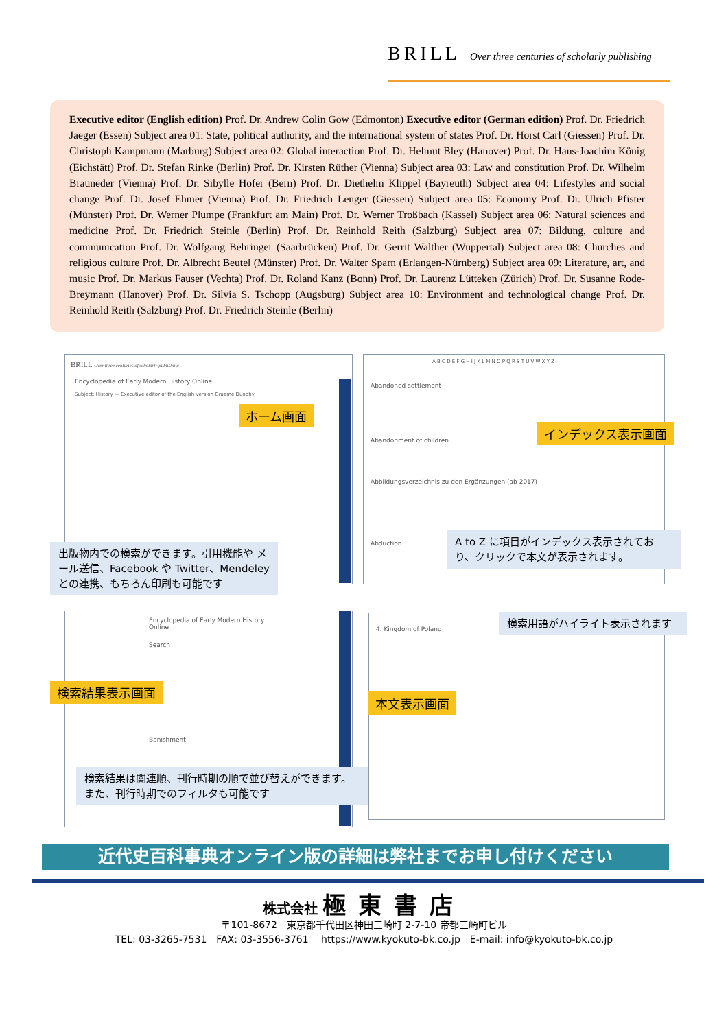BRILL Over three centuries of scholarly publishing
Executive editor (English edition) Prof. Dr. Andrew Colin Gow (Edmonton) Executive editor (German edition) Prof. Dr. Friedrich Jaeger (Essen) Subject area 01: State, political authority, and the international system of states Prof. Dr. Horst Carl (Giessen) Prof. Dr. Christoph Kampmann (Marburg) Subject area 02: Global interaction Prof. Dr. Helmut Bley (Hanover) Prof. Dr. Hans-Joachim König (Eichstätt) Prof. Dr. Stefan Rinke (Berlin) Prof. Dr. Kirsten Rüther (Vienna) Subject area 03: Law and constitution Prof. Dr. Wilhelm Brauneder (Vienna) Prof. Dr. Sibylle Hofer (Bern) Prof. Dr. Diethelm Klippel (Bayreuth) Subject area 04: Lifestyles and social change Prof. Dr. Josef Ehmer (Vienna) Prof. Dr. Friedrich Lenger (Giessen) Subject area 05: Economy Prof. Dr. Ulrich Pfister (Münster) Prof. Dr. Werner Plumpe (Frankfurt am Main) Prof. Dr. Werner Troßbach (Kassel) Subject area 06: Natural sciences and medicine Prof. Dr. Friedrich Steinle (Berlin) Prof. Dr. Reinhold Reith (Salzburg) Subject area 07: Bildung, culture and communication Prof. Dr. Wolfgang Behringer (Saarbrücken) Prof. Dr. Gerrit Walther (Wuppertal) Subject area 08: Churches and religious culture Prof. Dr. Albrecht Beutel (Münster) Prof. Dr. Walter Sparn (Erlangen-Nürnberg) Subject area 09: Literature, art, and music Prof. Dr. Markus Fauser (Vechta) Prof. Dr. Roland Kanz (Bonn) Prof. Dr. Laurenz Lütteken (Zürich) Prof. Dr. Susanne Rode-Breymann (Hanover) Prof. Dr. Silvia S. Tschopp (Augsburg) Subject area 10: Environment and technological change Prof. Dr. Reinhold Reith (Salzburg) Prof. Dr. Friedrich Steinle (Berlin)
BRILL Over three centuries of scholarly publishing
Encyclopedia of Early Modern History Online
Subject: History — Executive editor of the English version Graeme Dunphy
ホーム画面
出版物内での検索ができます。引用機能や メール送信、Facebook や Twitter、Mendeley との連携、もちろん印刷も可能です
A B C D E F G H I J K L M N O P Q R S T U V W X Y Z
Abandoned settlement
Abandonment of children
Abbildungsverzeichnis zu den Ergänzungen (ab 2017)
Abduction
インデックス表示画面
A to Z に項目がインデックス表示されており、クリックで本文が表示されます。
Encyclopedia of Early Modern History Online
Search
Banishment
検索結果表示画面
検索結果は関連順、刊行時期の順で並び替えができます。 また、刊行時期でのフィルタも可能です
4. Kingdom of Poland
本文表示画面
検索用語がハイライト表示されます
近代史百科事典オンライン版の詳細は弊社までお申し付けください
株式会社 極東書店
〒101-8672　東京都千代田区神田三崎町 2-7-10 帝都三崎町ビル
TEL: 03-3265-7531　FAX: 03-3556-3761　 https://www.kyokuto-bk.co.jp　E-mail: info@kyokuto-bk.co.jp